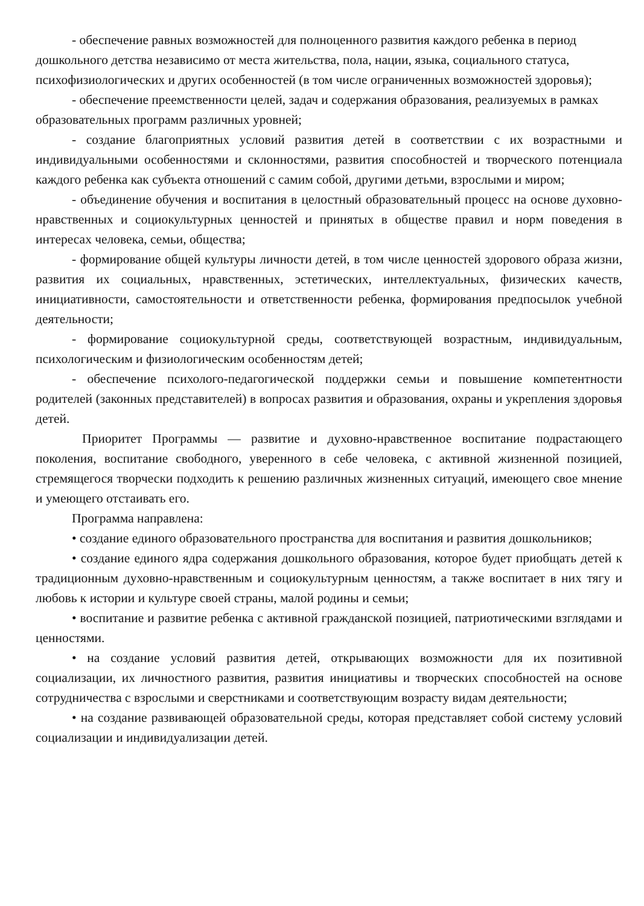- обеспечение равных возможностей для полноценного развития каждого ребенка в период дошкольного детства независимо от места жительства, пола, нации, языка, социального статуса, психофизиологических и других особенностей (в том числе ограниченных возможностей здоровья);
- обеспечение преемственности целей, задач и содержания образования, реализуемых в рамках образовательных программ различных уровней;
- создание благоприятных условий развития детей в соответствии с их возрастными и индивидуальными особенностями и склонностями, развития способностей и творческого потенциала каждого ребенка как субъекта отношений с самим собой, другими детьми, взрослыми и миром;
- объединение обучения и воспитания в целостный образовательный процесс на основе духовно-нравственных и социокультурных ценностей и принятых в обществе правил и норм поведения в интересах человека, семьи, общества;
- формирование общей культуры личности детей, в том числе ценностей здорового образа жизни, развития их социальных, нравственных, эстетических, интеллектуальных, физических качеств, инициативности, самостоятельности и ответственности ребенка, формирования предпосылок учебной деятельности;
- формирование социокультурной среды, соответствующей возрастным, индивидуальным, психологическим и физиологическим особенностям детей;
- обеспечение психолого-педагогической поддержки семьи и повышение компетентности родителей (законных представителей) в вопросах развития и образования, охраны и укрепления здоровья детей.
Приоритет Программы — развитие и духовно-нравственное воспитание подрастающего поколения, воспитание свободного, уверенного в себе человека, с активной жизненной позицией, стремящегося творчески подходить к решению различных жизненных ситуаций, имеющего свое мнение и умеющего отстаивать его.
Программа направлена:
• создание единого образовательного пространства для воспитания и развития дошкольников;
• создание единого ядра содержания дошкольного образования, которое будет приобщать детей к традиционным духовно-нравственным и социокультурным ценностям, а также воспитает в них тягу и любовь к истории и культуре своей страны, малой родины и семьи;
• воспитание и развитие ребенка с активной гражданской позицией, патриотическими взглядами и ценностями.
• на создание условий развития детей, открывающих возможности для их позитивной социализации, их личностного развития, развития инициативы и творческих способностей на основе сотрудничества с взрослыми и сверстниками и соответствующим возрасту видам деятельности;
• на создание развивающей образовательной среды, которая представляет собой систему условий социализации и индивидуализации детей.